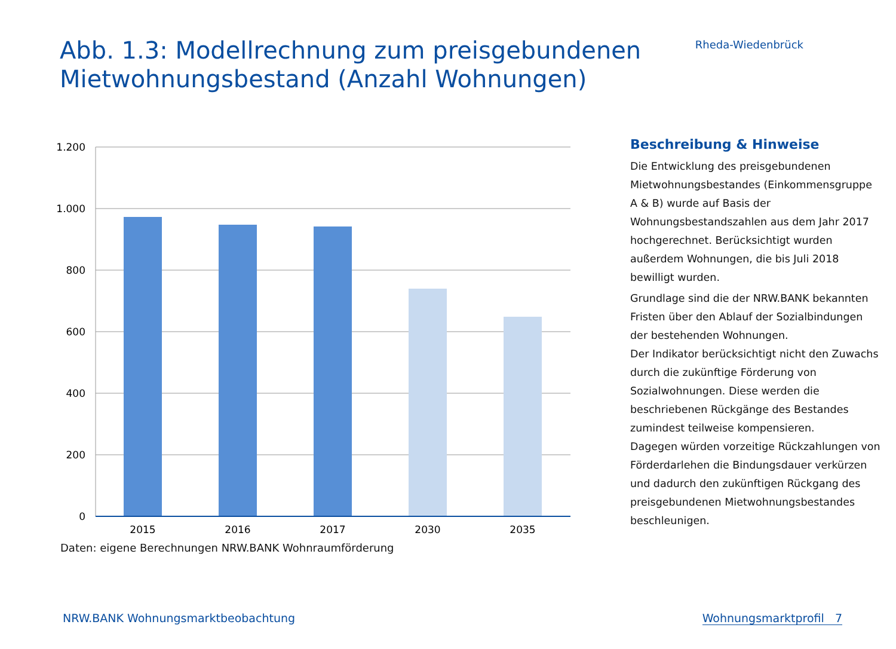Abb. 1.3: Modellrechnung zum preisgebundenen
Mietwohnungsbestand (Anzahl Wohnungen)
Rheda-Wiedenbrück
1.200
1.000
800
600
400
200
0
2015
2016
2017
2030
2035
Daten: eigene Berechnungen NRW.BANK Wohnraumförderung
Beschreibung & Hinweise
Die Entwicklung des preisgebundenen Mietwohnungsbestandes (Einkommensgruppe A & B) wurde auf Basis der Wohnungsbestandszahlen aus dem Jahr 2017 hochgerechnet. Berücksichtigt wurden außerdem Wohnungen, die bis Juli 2018 bewilligt wurden.
Grundlage sind die der NRW.BANK bekannten Fristen über den Ablauf der Sozialbindungen der bestehenden Wohnungen.
Der Indikator berücksichtigt nicht den Zuwachs durch die zukünftige Förderung von Sozialwohnungen. Diese werden die beschriebenen Rückgänge des Bestandes zumindest teilweise kompensieren.
Dagegen würden vorzeitige Rückzahlungen von Förderdarlehen die Bindungsdauer verkürzen und dadurch den zukünftigen Rückgang des preisgebundenen Mietwohnungsbestandes beschleunigen.
NRW.BANK Wohnungsmarktbeobachtung Wohnungsmarktprofil 7